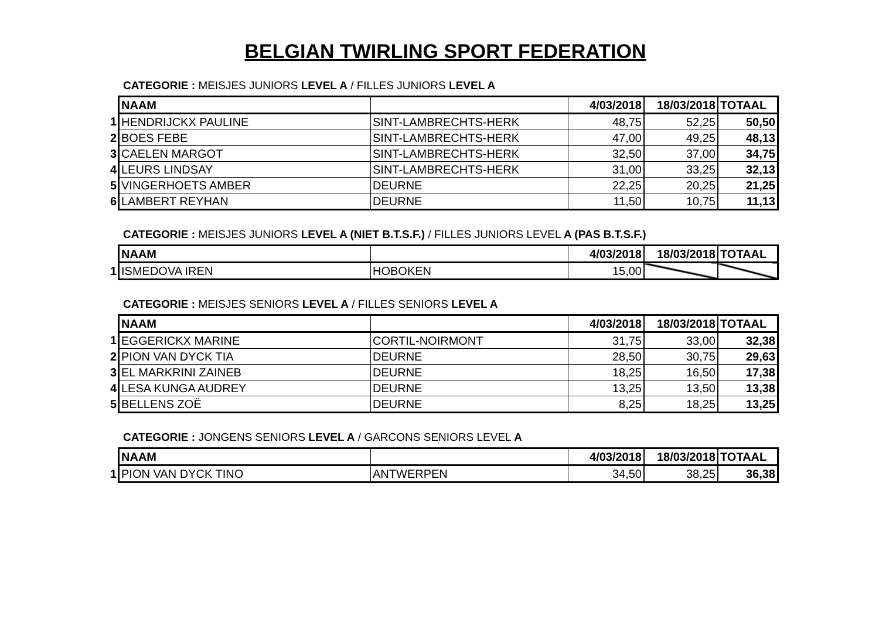BELGIAN TWIRLING SPORT FEDERATION
CATEGORIE : MEISJES JUNIORS LEVEL A / FILLES JUNIORS LEVEL A
| | NAAM | | 4/03/2018 | 18/03/2018 | TOTAAL |
| 1 | HENDRIJCKX PAULINE | SINT-LAMBRECHTS-HERK | 48,75 | 52,25 | 50,50 |
| 2 | BOES FEBE | SINT-LAMBRECHTS-HERK | 47,00 | 49,25 | 48,13 |
| 3 | CAELEN MARGOT | SINT-LAMBRECHTS-HERK | 32,50 | 37,00 | 34,75 |
| 4 | LEURS LINDSAY | SINT-LAMBRECHTS-HERK | 31,00 | 33,25 | 32,13 |
| 5 | VINGERHOETS AMBER | DEURNE | 22,25 | 20,25 | 21,25 |
| 6 | LAMBERT REYHAN | DEURNE | 11,50 | 10,75 | 11,13 |
CATEGORIE : MEISJES JUNIORS LEVEL A (NIET B.T.S.F.) / FILLES JUNIORS LEVEL A (PAS B.T.S.F.)
| | NAAM | | 4/03/2018 | 18/03/2018 | TOTAAL |
| 1 | ISMEDOVA IREN | HOBOKEN | 15,00 | | |
CATEGORIE : MEISJES SENIORS LEVEL A / FILLES SENIORS LEVEL A
| | NAAM | | 4/03/2018 | 18/03/2018 | TOTAAL |
| 1 | EGGERICKX MARINE | CORTIL-NOIRMONT | 31,75 | 33,00 | 32,38 |
| 2 | PION VAN DYCK TIA | DEURNE | 28,50 | 30,75 | 29,63 |
| 3 | EL MARKRINI ZAINEB | DEURNE | 18,25 | 16,50 | 17,38 |
| 4 | LESA KUNGA AUDREY | DEURNE | 13,25 | 13,50 | 13,38 |
| 5 | BELLENS ZOË | DEURNE | 8,25 | 18,25 | 13,25 |
CATEGORIE : JONGENS SENIORS LEVEL A / GARCONS SENIORS LEVEL A
| | NAAM | | 4/03/2018 | 18/03/2018 | TOTAAL |
| 1 | PION VAN DYCK TINO | ANTWERPEN | 34,50 | 38,25 | 36,38 |